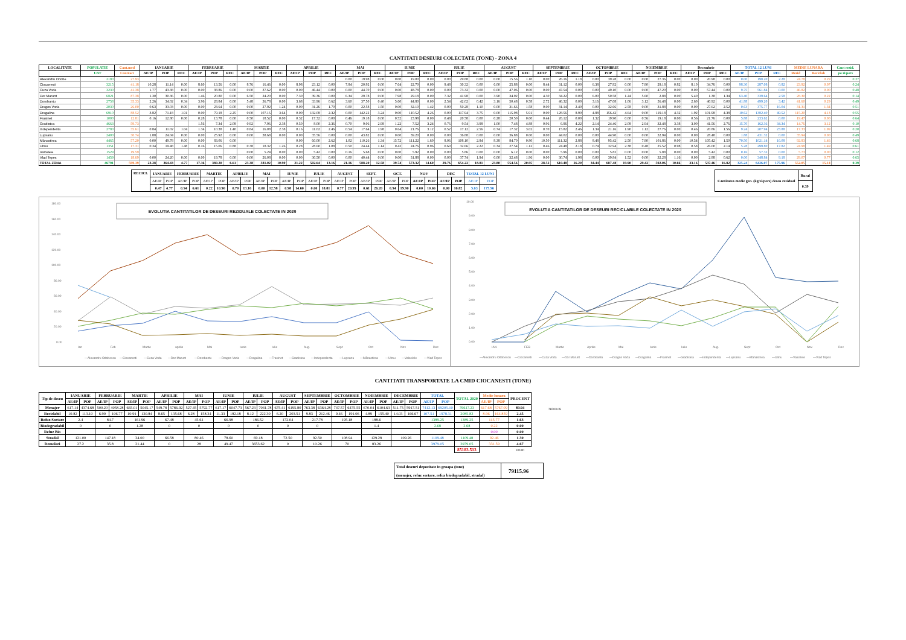CANTITATI DESEURI COLECTATE (TONE) - ZONA 4
| LOCALITATE | POPULATIE | Cant.med | IANUARIE | | | FEBRUARIE | | | MARTIE | | | APRILIE | | | MAI | | | IUNIE | | | IULIE | | | AUGUST | | | SEPTEMBRIE | | | OCTOMBRIE | | | NOIEMBRIE | | | Decembrie | | | TOTAL 12 LUNI | | | MEDIE LUNARA | | Cant rezid. |
| --- | --- | --- | --- | --- | --- | --- | --- | --- | --- | --- | --- | --- | --- | --- | --- | --- | --- | --- | --- | --- | --- | --- | --- | --- | --- | --- | --- | --- | --- | --- | --- | --- | --- | --- | --- | --- | --- | --- | --- | --- | --- | --- | --- | --- |
| | UAT | Contract | AE/IP | POP | REC | AE/IP | POP | REC | AE/IP | POP | REC | AE/IP | POP | REC | AE/IP | POP | REC | AE/IP | POP | REC | AE/IP | POP | REC | AE/IP | POP | REC | AE/IP | POP | REC | AE/IP | POP | REC | AE/IP | POP | REC | AE/IP | POP | REC | AE/IP | POP | REC | Rezid | Reciclab | pe zi/pers |
| Alexandru Odobe | 2180 | 27.93 | | | | | | | | | | | | | 0.00 | 19.98 | 0.00 | 0.00 | 19.00 | 0.00 | 0.00 | 29.88 | 0.00 | 0.00 | 15.56 | 1.10 | 0.00 | 26.16 | 1.18 | 0.00 | 39.28 | 0.00 | 0.00 | 27.36 | 0.00 | 0.00 | 20.98 | 0.00 | 0.00 | 198.20 | 2.28 | 24.78 | 0.29 | 0.37 |
| Ciocanesti | 3215 | 41.18 | 10.28 | 11.14 | 0.00 | 8.60 | 13.56 | 0.00 | 8.76 | 16.46 | 0.00 | 8.98 | 23.12 | 0.00 | 7.84 | 20.92 | 0.00 | 7.64 | 22.70 | 0.00 | 9.48 | 30.32 | 0.00 | 6.00 | 25.88 | 0.00 | 8.44 | 31.12 | 0.00 | 6.38 | 27.92 | 0.00 | 7.80 | 29.18 | 0.82 | 8.10 | 34.76 | 0.00 | 98.30 | 287.08 | 0.82 | 23.92 | 0.07 | 0.24 |
| Cuza Voda | 3230 | 41.38 | 1.77 | 43.38 | 0.00 | 0.00 | 38.86 | 0.00 | 0.00 | 37.62 | 0.00 | 0.00 | 46.44 | 0.00 | 0.00 | 44.70 | 0.00 | 0.00 | 48.78 | 0.00 | 0.00 | 73.32 | 0.00 | 0.00 | 47.06 | 0.00 | 0.00 | 47.54 | 0.00 | 0.00 | 49.10 | 0.00 | 0.00 | 47.20 | 0.00 | 0.00 | 57.44 | 0.00 | 9.75 | 561.84 | 0.00 | 46.82 | 0.00 | 0.48 |
| Dor Marunt | 6821 | 87.38 | 1.30 | 30.36 | 0.00 | 1.46 | 20.80 | 0.00 | 6.50 | 24.20 | 0.00 | 7.30 | 39.36 | 0.00 | 6.34 | 29.78 | 0.00 | 7.98 | 29.18 | 0.00 | 7.32 | 41.98 | 0.00 | 3.90 | 34.92 | 0.00 | 4.30 | 34.22 | 0.00 | 6.00 | 50.58 | 1.24 | 5.60 | 2.88 | 0.00 | 5.40 | 1.38 | 1.34 | 63.40 | 339.64 | 2.58 | 28.30 | 0.22 | 0.14 |
| Dorobantu | 2758 | 35.33 | 2.26 | 34.02 | 0.34 | 3.96 | 28.84 | 0.00 | 5.48 | 36.78 | 0.00 | 3.68 | 33.96 | 0.62 | 3.60 | 37.50 | 0.40 | 5.60 | 44.80 | 0.00 | 2.54 | 42.02 | 0.42 | 3.16 | 50.48 | 0.58 | 2.72 | 46.32 | 0.00 | 3.16 | 47.08 | 1.06 | 3.12 | 56.48 | 0.00 | 2.60 | 40.92 | 0.00 | 41.88 | 499.20 | 3.42 | 41.60 | 0.29 | 0.49 |
| Dragos Voda | 2030 | 26.00 | 0.63 | 33.03 | 0.00 | 0.00 | 23.64 | 0.00 | 0.00 | 27.92 | 1.24 | 0.00 | 31.26 | 1.70 | 0.00 | 22.58 | 1.50 | 0.00 | 32.10 | 1.42 | 0.00 | 50.28 | 1.10 | 0.00 | 31.66 | 1.58 | 0.00 | 31.14 | 2.40 | 0.00 | 32.66 | 2.58 | 0.00 | 31.88 | 0.00 | 0.00 | 27.62 | 2.52 | 0.63 | 375.77 | 16.04 | 31.31 | 1.34 | 0.51 |
| Dragalina | 6910 | 88.52 | 3.82 | 71.18 | 1.91 | 0.00 | 79.18 | 2.25 | 0.00 | 107.16 | 3.64 | 0.00 | 132.08 | 2.32 | 0.00 | 142.22 | 3.24 | 0.00 | 110.52 | 4.26 | 0.00 | 117.94 | 3.75 | 0.00 | 115.98 | 5.91 | 0.00 | 128.56 | 8.90 | 4.88 | 156.42 | 4.64 | 0.00 | 119.18 | 4.32 | 1.92 | 101.98 | 4.38 | 10.62 | 1382.40 | 49.52 | 115.20 | 4.13 | 0.55 |
| Frasinet | 1000 | 12.81 | 0.16 | 12.80 | 0.00 | 0.28 | 13.78 | 0.00 | 0.50 | 18.52 | 0.00 | 0.32 | 17.32 | 0.00 | 0.46 | 19.18 | 0.00 | 0.52 | 23.98 | 0.00 | 0.48 | 20.58 | 0.00 | 0.28 | 20.50 | 0.00 | 0.44 | 26.12 | 0.00 | 1.32 | 19.90 | 0.00 | 0.56 | 19.18 | 0.00 | 0.56 | 21.76 | 0.00 | 5.88 | 233.62 | 0.00 | 19.47 | 0.00 | 0.64 |
| Gradistea | 4663 | 59.73 | | | | 1.56 | 7.34 | 2.08 | 0.92 | 7.96 | 2.38 | 0.50 | 8.00 | 2.36 | 0.70 | 9.06 | 2.98 | 1.22 | 7.52 | 3.24 | 0.76 | 9.54 | 3.98 | 1.00 | 7.48 | 4.88 | 0.96 | 6.96 | 4.22 | 2.14 | 24.46 | 2.08 | 2.94 | 32.48 | 3.38 | 3.00 | 41.56 | 2.76 | 15.70 | 162.36 | 34.34 | 14.76 | 3.12 | 0.10 |
| Independenta | 2780 | 35.61 | 0.84 | 11.02 | 1.04 | 1.34 | 10.38 | 1.40 | 0.84 | 16.08 | 2.38 | 0.16 | 11.02 | 2.46 | 0.54 | 17.64 | 1.98 | 0.64 | 21.76 | 3.12 | 0.52 | 17.12 | 2.56 | 0.74 | 17.32 | 3.02 | 0.70 | 15.82 | 2.46 | 1.34 | 21.16 | 1.90 | 1.12 | 27.76 | 0.00 | 0.46 | 20.86 | 1.56 | 9.24 | 207.94 | 23.88 | 17.33 | 1.99 | 0.20 |
| Lupsanu | 2400 | 30.74 | 1.88 | 24.04 | 0.00 | 0.00 | 25.92 | 0.00 | 0.00 | 38.68 | 0.00 | 0.00 | 35.56 | 0.00 | 0.00 | 43.82 | 0.00 | 0.00 | 39.20 | 0.00 | 0.00 | 36.88 | 0.00 | 0.00 | 36.88 | 0.00 | 0.00 | 44.02 | 0.00 | 0.00 | 44.90 | 0.00 | 0.00 | 32.94 | 0.00 | 0.00 | 28.48 | 0.00 | 1.88 | 431.32 | 0.00 | 35.94 | 0.00 | 0.49 |
| Mânastirea | 4465 | 57.20 | 0.00 | 49.78 | 0.00 | 0.00 | 83.06 | 0.00 | | | | 0.00 | 60.00 | 2.62 | 1.02 | 110.26 | 1.34 | 15.72 | 111.22 | 1.60 | 8.06 | 108.10 | 2.84 | 8.38 | 84.70 | 0.80 | 10.50 | 111.32 | 2.88 | 8.48 | 95.42 | 2.50 | 7.80 | 101.86 | 0.00 | 10.54 | 105.42 | 1.50 | 70.50 | 1021.14 | 16.08 | 92.83 | 1.46 | 0.68 |
| Ulmu | 1351 | 17.31 | 0.34 | 19.48 | 1.48 | 0.16 | 15.06 | 0.88 | 0.38 | 18.32 | 1.26 | 0.28 | 28.60 | 1.08 | 0.50 | 24.44 | 1.14 | 0.42 | 24.76 | 0.96 | 0.60 | 32.66 | 2.22 | 0.34 | 27.54 | 1.12 | 0.46 | 24.48 | 2.18 | 0.74 | 32.94 | 2.38 | 0.48 | 25.52 | 0.98 | 0.58 | 26.00 | 2.14 | 5.28 | 299.80 | 17.82 | 24.98 | 1.49 | 0.61 |
| Valcelele | 1529 | 19.59 | | | | | | | 0.00 | 5.24 | 0.00 | 0.00 | 5.42 | 0.00 | 0.16 | 5.68 | 0.00 | 0.00 | 5.92 | 0.00 | 0.00 | 5.86 | 0.00 | 0.00 | 6.12 | 0.00 | 0.00 | 5.96 | 0.00 | 0.00 | 5.82 | 0.00 | 0.00 | 5.88 | 0.00 | 0.00 | 5.42 | 0.00 | 0.16 | 57.32 | 0.00 | 5.73 | 0.00 | 0.12 |
| Vlad Tepes | 1459 | 18.69 | 0.00 | 24.20 | 0.00 | 0.00 | 19.78 | 0.00 | 0.00 | 26.08 | 0.00 | 0.00 | 30.50 | 0.00 | 0.00 | 40.44 | 0.00 | 0.00 | 31.88 | 0.00 | 0.00 | 37.74 | 1.94 | 0.00 | 32.48 | 1.96 | 0.00 | 30.74 | 1.98 | 0.00 | 39.84 | 1.52 | 0.00 | 32.28 | 1.16 | 0.00 | 2.88 | 0.62 | 0.00 | 348.84 | 9.18 | 29.07 | 0.77 | 0.65 |
| TOTAL ZONA | 46791 | 599.39 | 23.28 | 364.43 | 4.77 | 17.36 | 380.20 | 6.61 | 23.38 | 381.02 | 10.90 | 21.22 | 502.64 | 13.16 | 21.16 | 588.20 | 12.58 | 39.74 | 573.32 | 14.60 | 29.76 | 654.22 | 18.81 | 23.80 | 554.56 | 20.95 | 28.52 | 610.48 | 26.20 | 34.44 | 687.48 | 19.90 | 29.42 | 592.06 | 10.66 | 33.16 | 537.46 | 16.82 | 325.24 | 6426.07 | 175.96 | 552.05 | 15.14 | 0.39 |
| RECICL | IANUARIE | | FEBRUARIE | | MARTIE | | APRILIE | | MAI | | IUNIE | | IULIE | | AUGUST | | SEPT. | | OCT. | | NOV | | DEC | | TOTAL 12 LUNI | |
| --- | --- | --- | --- | --- | --- | --- | --- | --- | --- | --- | --- | --- | --- | --- | --- | --- | --- | --- | --- | --- | --- | --- | --- | --- | --- | --- |
| | AE/IP | POP | AE/IP | POP | AE/IP | POP | AE/IP | POP | AE/IP | POP | AE/IP | POP | AE/IP | POP | AE/IP | POP | AE/IP | POP | AE/IP | POP | AE/IP | POP | AE/IP | POP | AE/IP | POP |
| | 0.47 | 4.77 | 0.94 | 6.61 | 0.22 | 10.90 | 0.70 | 13.16 | 0.00 | 12.58 | 0.98 | 14.60 | 0.00 | 18.81 | 0.77 | 20.95 | 0.61 | 26.20 | 0.94 | 19.90 | 0.00 | 10.66 | 0.00 | 16.82 | 5.63 | 175.96 |
| Cantitatea medie gen. (kg/zi/pers) deseu rezidual | Rural |
| | 0.39 |
EVOLUTIA CANTITATILOR DE DESEURI REZIDUALE COLECTATE IN 2020
180.00
160.00
140.00
120.00
100.00
80.00
60.00
40.00
20.00
0.00
Ian
Feb
Martie
aprilie
Mai
Iunie
Iulie
Aug.
Sept
Oct
Nov
Dec
—Alexandru Odobescu
—Ciocanesti
—Cuza Voda
—Dor Marunt
—Dorobantu
—Dragos Voda
—Dragalina
—Frasinet
—Gradistea
—Independenta
—Lupsanu
—Mânastirea
—Ulmu
—Valcelele
—Vlad Tepes
EVOLUTIA CANTITATILOR DE DESEURI RECICLABILE COLECTATE IN 2020
10.00
9.00
8.00
7.00
6.00
5.00
4.00
3.00
2.00
1.00
0.00
IAN
FEB
Martie
Aprilie
Mai
Iunie
Iulie
Aug.
Sept
Oct
Nov
Dec
—Alexandru Odobescu
—Ciocanesti
—Cuza Voda
—Dor Marunt
—Dorobantu
—Dragos Voda
—Dragalina
—Frasinet
—Gradistea
—Independenta
—Lupsanu
—Mânastirea
—Ulmu
—Valcelele
—Vlad Tepes
CANTITATI TRANSPORTATE LA CMID CIOCANESTI (TONE)
| Tip de deseu | IANUARIE | | FEBRUARIE | | MARTIE | | APRILIE | | MAI | | IUNIE | | IULIE | | AUGUST | | SEPTEMBRIE | | OCTOMBRIE | | NOIEMBRIE | | DECEMBRIE | | TOTAL | | TOTAL 2020 | Medie lunara | | PROCENT |
| --- | --- | --- | --- | --- | --- | --- | --- | --- | --- | --- | --- | --- | --- | --- | --- | --- | --- | --- | --- | --- | --- | --- | --- | --- | --- | --- | --- | --- | --- | --- |
| | AE/IP | POP | AE/IP | POP | AE/IP | POP | AE/IP | POP | AE/IP | POP | AE/IP | POP | AE/IP | POP | AE/IP | POP | AE/IP | POP | AE/IP | POP | AE/IP | POP | AE/IP | POP | AE/IP | POP | | AE/IP | POP | |
| Menajer | 617.14 | 4374.68 | 500.20 | 4058.28 | 665.01 | 5045.17 | 549.78 | 5786.92 | 527.45 | 5792.77 | 617.17 | 6047.73 | 567.23 | 7041.78 | 675.41 | 6195.80 | 763.38 | 6364.28 | 747.57 | 6475.55 | 670.04 | 6104.63 | 511.75 | 5917.51 | 7412.13 | 69205.10 | 76617.23 | 617.68 | 5767.09 | 89.94 |
| Reciclabil | 10.82 | 113.10 | 6.99 | 106.77 | 10.91 | 130.84 | 8.65 | 135.68 | 6.28 | 158.34 | 11.33 | 182.18 | 8.12 | 222.30 | 6.20 | 203.51 | 9.83 | 212.46 | 9.46 | 191.06 | 4.89 | 155.40 | 14.03 | 166.67 | 107.51 | 1978.31 | 2085.82 | 8.96 | 164.859 | 2.45 |
| Refuz Sortare | 2.4 | | 84.7 | | 161.96 | | 67.48 | | 45.61 | | 66.98 | | 186.52 | | 172.04 | | 217.78 | | 195.18 | | 188.6 | | | | 1389.25 | | 1389.25 | 115.77 | | 1.63 |
| Biodegradabil | 0 | | 0 | | 1.28 | | 0 | | 0 | | 0 | | 0 | | 0 | | 0 | | | | 1.4 | | | | 2.68 | | 2.68 | 0.22 | | 0.00 |
| Refuz Bio | | | | | | | | | | | | | | | | | | | | | | | | | | | | 0.00 | | 0.00 |
| Stradal | 121.00 | | 147.18 | | 34.00 | | 66.58 | | 80.46 | | 78.60 | | 69.18 | | 72.50 | | 92.50 | | 108.94 | | 129.28 | | 109.26 | | 1109.48 | | 1109.48 | 92.46 | | 1.30 |
| Demolari | 27.2 | | 35.8 | | 21.44 | | 0 | | 28 | | 49.47 | | 3653.62 | | 0 | | 10.26 | | 70 | | 83.26 | | | | 3979.05 | | 3979.05 | 331.59 | | 4.67 |
| | | | | | | | | | | | | | | | | | | | | | | | | | | | 85183.513 | | | 100.00 |
78703.05
Total deseuri depozitate in groapa (tone)
(menajer, refuz sortare, refuz biodegradabil, stradal)
79115.96